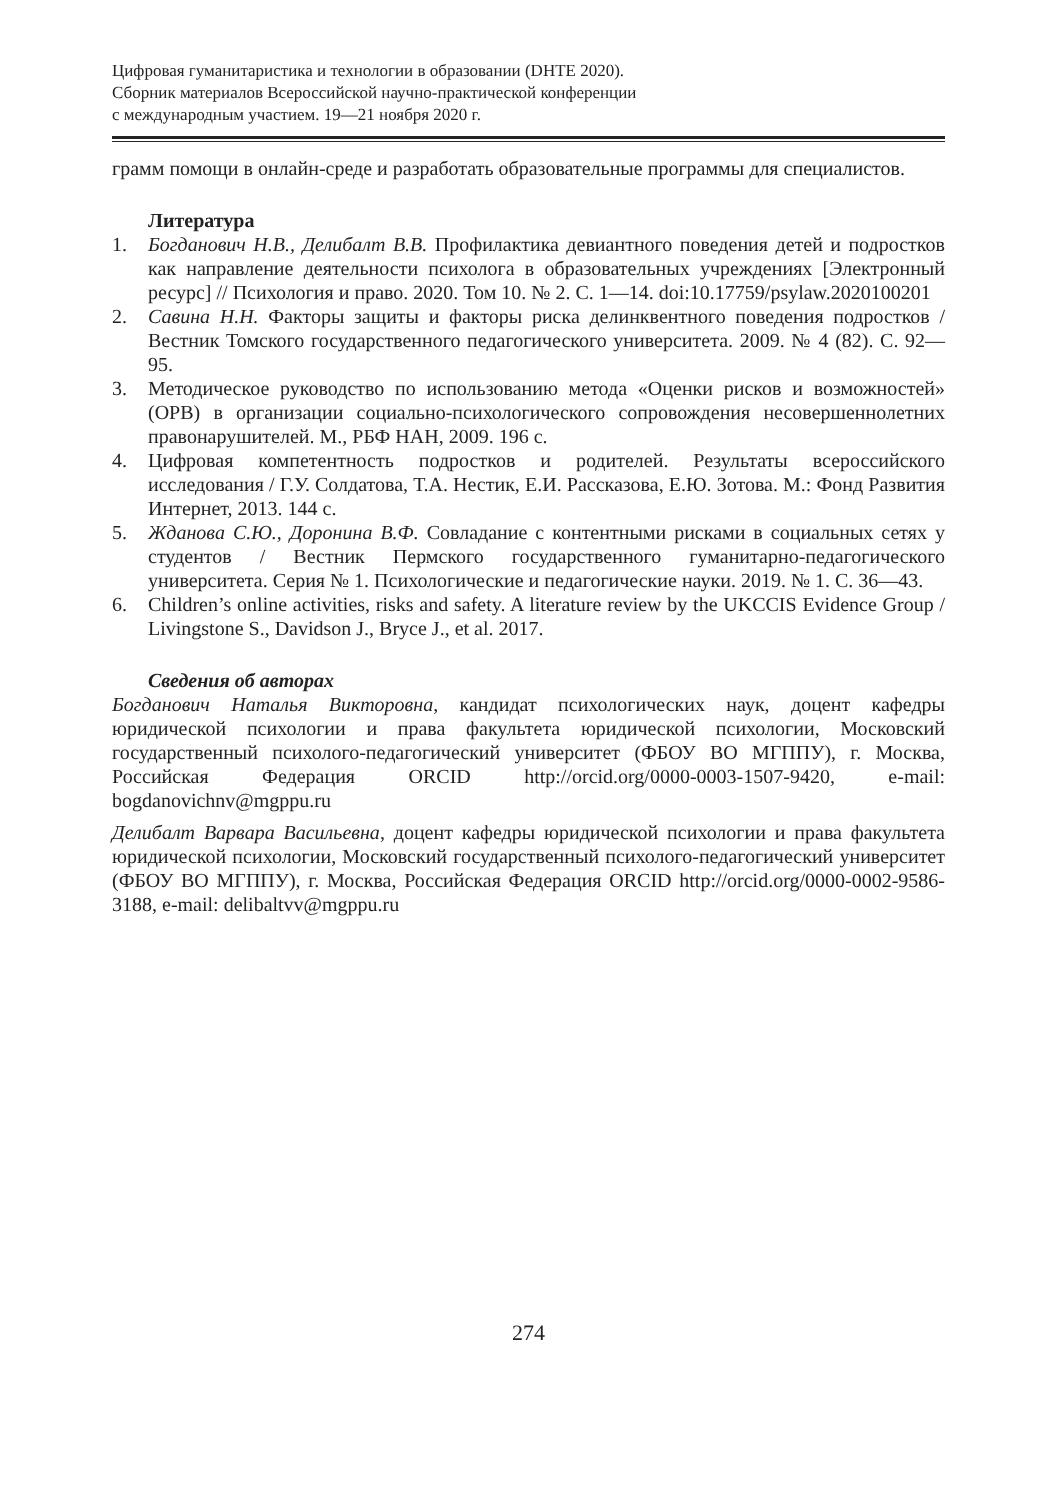Цифровая гуманитаристика и технологии в образовании (DHTE 2020).
Сборник материалов Всероссийской научно-практической конференции
с международным участием. 19—21 ноября 2020 г.
грамм помощи в онлайн-среде и разработать образовательные програм­мы для специалистов.
Литература
1. Богданович Н.В., Делибалт В.В. Профилактика девиантного поведения детей и подростков как направление деятельности психолога в образовательных учреждениях [Электронный ресурс] // Психология и право. 2020. Том 10. № 2. С. 1—14. doi:10.17759/psylaw.2020100201
2. Савина Н.Н. Факторы защиты и факторы риска делинквентного поведения подростков / Вестник Томского государственного педагогического универ­ситета. 2009. № 4 (82). С. 92—95.
3. Методическое руководство по использованию метода «Оценки рисков и возможностей» (ОРВ) в организации социально-психологического сопрово­ждения несовершеннолетних правонарушителей. М., РБФ НАН, 2009. 196 с.
4. Цифровая компетентность подростков и родителей. Результаты всероссий­ского исследования / Г.У. Солдатова, Т.А. Нестик, Е.И. Рассказова, Е.Ю. Зо­това. М.: Фонд Развития Интернет, 2013. 144 с.
5. Жданова С.Ю., Доронина В.Ф. Совладание с контентными рисками в соци­альных сетях у студентов / Вестник Пермского государственного гуманитар­но-педагогического университета. Серия № 1. Психологические и педагоги­ческие науки. 2019. № 1. С. 36—43.
6. Children’s online activities, risks and safety. A literature review by the UKCCIS Evidence Group / Livingstone S., Davidson J., Bryce J., et al. 2017.
Сведения об авторах
Богданович Наталья Викторовна, кандидат психологических наук, доцент ка­федры юридической психологии и права факультета юридической психологии, Московский государственный психолого-педагогический университет (ФБОУ ВО МГППУ), г. Москва, Российская Федерация ORCID http://orcid.org/0000-0003-1507-9420, e-mail: bogdanovichnv@mgppu.ru
Делибалт Варвара Васильевна, доцент кафедры юридической психологии и пра­ва факультета юридической психологии, Московский государственный психоло­го-педагогический университет (ФБОУ ВО МГППУ), г. Москва, Российская Фе­дерация ORCID http://orcid.org/0000-0002-9586-3188, e-mail: delibaltvv@mgppu.ru
274